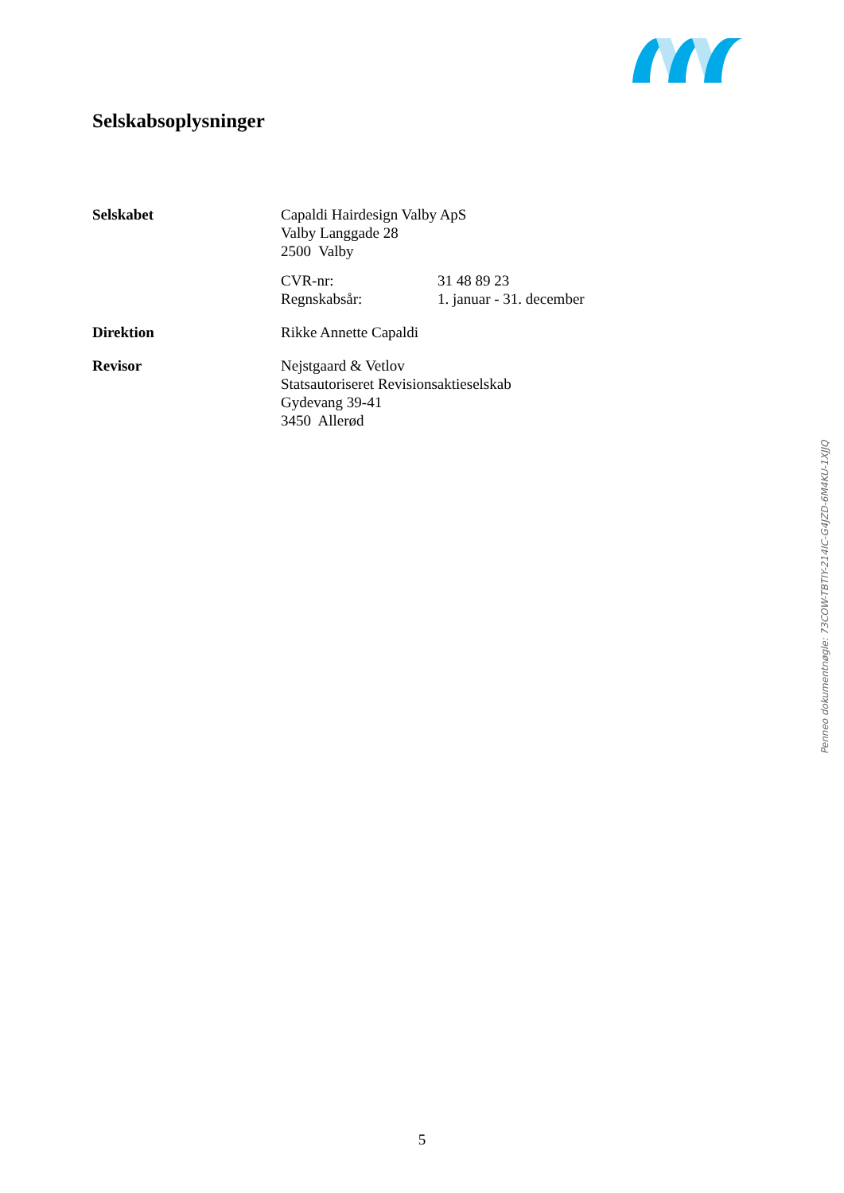Selskabsoplysninger
Selskabet Capaldi Hairdesign Valby ApS
Valby Langgade 28
2500 Valby
CVR-nr: 31 48 89 23
Regnskabsår: 1. januar - 31. december
Direktion Rikke Annette Capaldi
Revisor Nejstgaard & Vetlov
Statsautoriseret Revisionsaktieselskab
Gydevang 39-41
3450 Allerød
Penneo dokumentnøgle: 73COW-TBTIY-214IC-G4JZD-6M4KU-1XJJQ
5